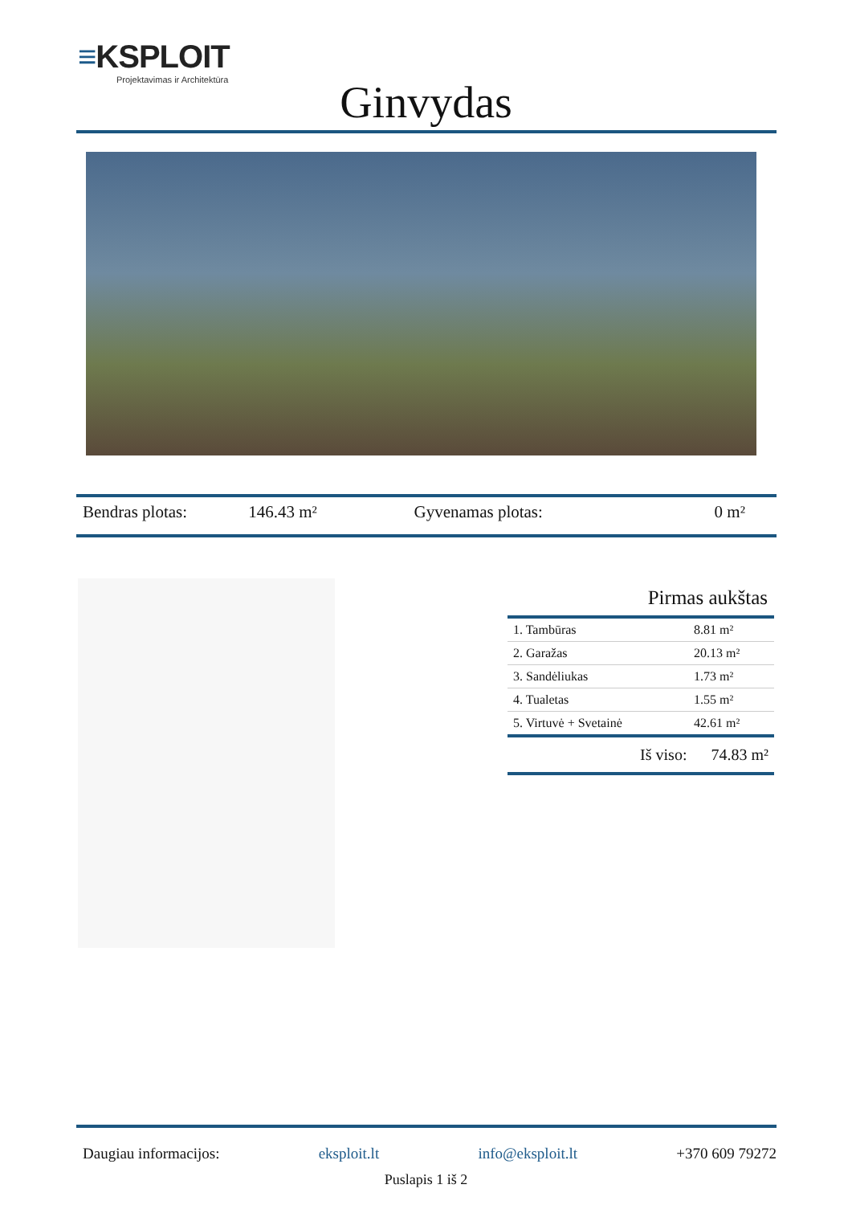≡KSPLOIT
Projektavimas ir Architektūra
Ginvydas
Bendras plotas: 146.43 m² Gyvenamas plotas: 0 m²
Pirmas aukštas
| 1. Tambūras | 8.81 m² |
| 2. Garažas | 20.13 m² |
| 3. Sandėliukas | 1.73 m² |
| 4. Tualetas | 1.55 m² |
| 5. Virtuvė + Svetainė | 42.61 m² |
Iš viso: 74.83 m²
Daugiau informacijos: eksploit.lt info@eksploit.lt +370 609 79272
Puslapis 1 iš 2